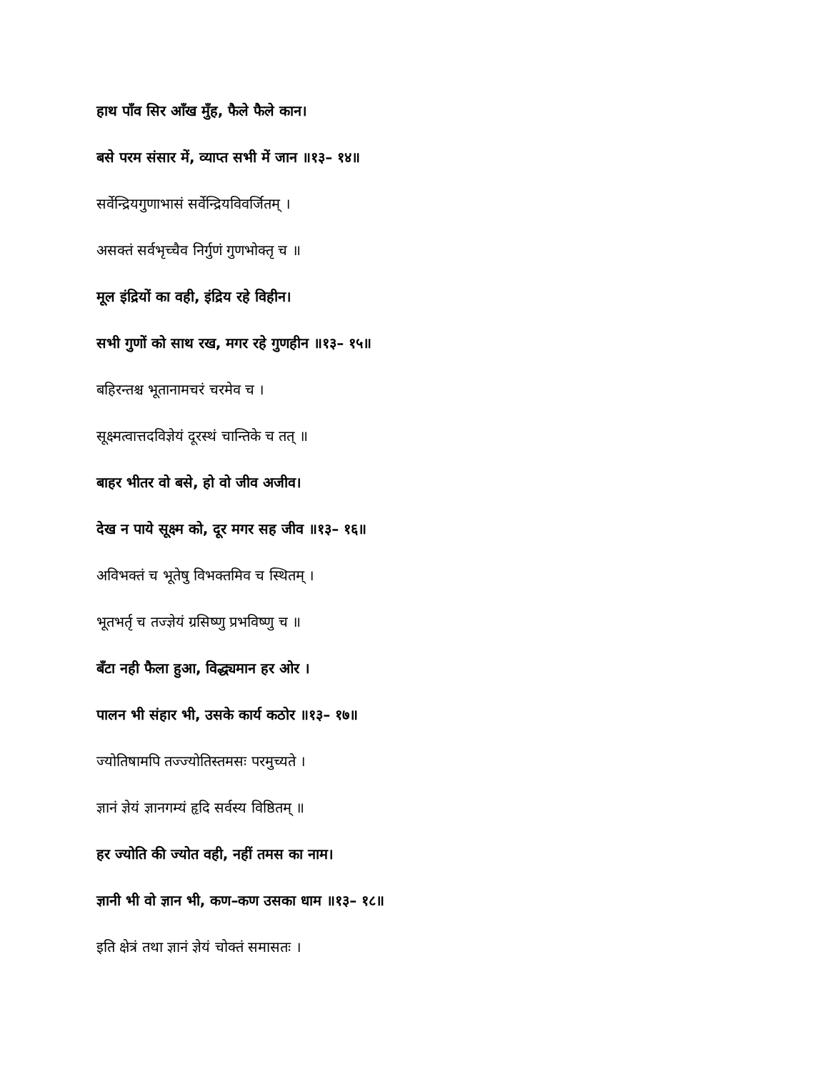हाथ पाँव सिर आँख मुँह, फैले फैले कान।
बसे परम संसार में, व्याप्त सभी में जान ॥१३– १४॥
सर्वेन्द्रियगुणाभासं सर्वेन्द्रियविवर्जितम् ।
असक्तं सर्वभृच्चैव निर्गुणं गुणभोक्तृ च ॥
मूल इंद्रियों का वही, इंद्रिय रहे विहीन।
सभी गुणों को साथ रख, मगर रहे गुणहीन ॥१३– १५॥
बहिरन्तश्च भूतानामचरं चरमेव च ।
सूक्ष्मत्वात्तदविज्ञेयं दूरस्थं चान्तिके च तत् ॥
बाहर भीतर वो बसे, हो वो जीव अजीव।
देख न पाये सूक्ष्म को, दूर मगर सह जीव ॥१३– १६॥
अविभक्तं च भूतेषु विभक्तमिव च स्थितम् ।
भूतभर्तृ च तज्ज्ञेयं ग्रसिष्णु प्रभविष्णु च ॥
बँटा नही फैला हुआ, विद्ध्यमान हर ओर ।
पालन भी संहार भी, उसके कार्य कठोर ॥१३– १७॥
ज्योतिषामपि तज्ज्योतिस्तमसः परमुच्यते ।
ज्ञानं ज्ञेयं ज्ञानगम्यं हृदि सर्वस्य विष्ठितम् ॥
हर ज्योति की ज्योत वही, नहीं तमस का नाम।
ज्ञानी भी वो ज्ञान भी, कण–कण उसका धाम ॥१३– १८॥
इति क्षेत्रं तथा ज्ञानं ज्ञेयं चोक्तं समासतः ।